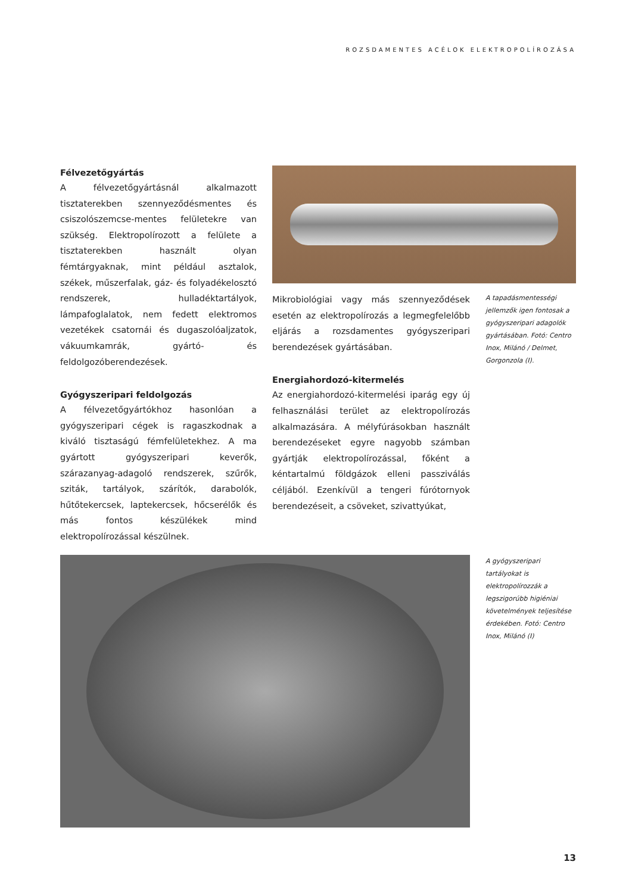ROZSDAMENTES ACÉLOK ELEKTROPOLÍROZÁSA
Félvezetőgyártás
A félvezetőgyártásnál alkalmazott tisztaterekben szennyeződésmentes és csiszolószemcse-mentes felületekre van szükség. Elektropolírozott a felülete a tisztaterekben használt olyan fémtárgyaknak, mint például asztalok, székek, műszerfalak, gáz- és folyadékelosztó rendszerek, hulladéktartályok, lámpafoglalatok, nem fedett elektromos vezetékek csatornái és dugaszolóaljzatok, vákuumkamrák, gyártó- és feldolgozóberendezések.
Gyógyszeripari feldolgozás
A félvezetőgyártókhoz hasonlóan a gyógyszeripari cégek is ragaszkodnak a kiváló tisztaságú fémfelületekhez. A ma gyártott gyógyszeripari keverők, szárazanyag-adagoló rendszerek, szűrők, sziták, tartályok, szárítók, darabolók, hűtőtekercsek, laptekercsek, hőcserélők és más fontos készülékek mind elektropolírozással készülnek.
Mikrobiológiai vagy más szennyeződések esetén az elektropolírozás a legmegfelelőbb eljárás a rozsdamentes gyógyszeripari berendezések gyártásában.
Energiahordozó-kitermelés
Az energiahordozó-kitermelési iparág egy új felhasználási terület az elektropolírozás alkalmazására. A mélyfúrásokban használt berendezéseket egyre nagyobb számban gyártják elektropolírozással, főként a kéntartalmú földgázok elleni passziválás céljából. Ezenkívül a tengeri fúrótornyok berendezéseit, a csöveket, szivattyúkat,
A tapadásmentességi jellemzők igen fontosak a gyógyszeripari adagolók gyártásában. Fotó: Centro Inox, Milánó / Delmet, Gorgonzola (I).
A gyógyszeripari tartályokat is elektropolírozzák a legszigorúbb higiéniai követelmények teljesítése érdekében. Fotó: Centro Inox, Milánó (I)
13